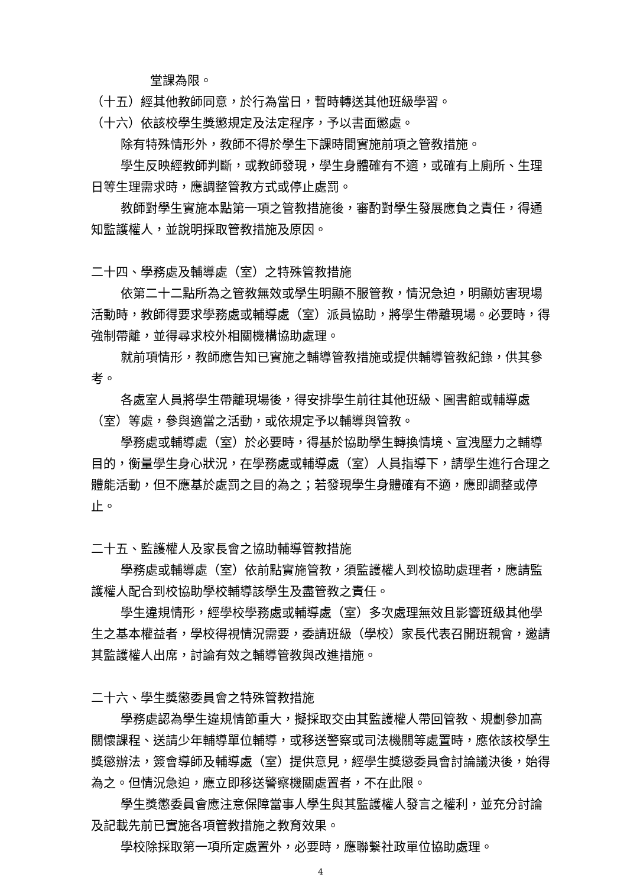堂課為限。
（十五）經其他教師同意，於行為當日，暫時轉送其他班級學習。
（十六）依該校學生獎懲規定及法定程序，予以書面懲處。
除有特殊情形外，教師不得於學生下課時間實施前項之管教措施。
學生反映經教師判斷，或教師發現，學生身體確有不適，或確有上廁所、生理日等生理需求時，應調整管教方式或停止處罰。
教師對學生實施本點第一項之管教措施後，審酌對學生發展應負之責任，得通知監護權人，並說明採取管教措施及原因。
二十四、學務處及輔導處（室）之特殊管教措施
依第二十二點所為之管教無效或學生明顯不服管教，情況急迫，明顯妨害現場活動時，教師得要求學務處或輔導處（室）派員協助，將學生帶離現場。必要時，得強制帶離，並得尋求校外相關機構協助處理。
就前項情形，教師應告知已實施之輔導管教措施或提供輔導管教紀錄，供其參考。
各處室人員將學生帶離現場後，得安排學生前往其他班級、圖書館或輔導處（室）等處，參與適當之活動，或依規定予以輔導與管教。
學務處或輔導處（室）於必要時，得基於協助學生轉換情境、宣洩壓力之輔導目的，衡量學生身心狀況，在學務處或輔導處（室）人員指導下，請學生進行合理之體能活動，但不應基於處罰之目的為之；若發現學生身體確有不適，應即調整或停止。
二十五、監護權人及家長會之協助輔導管教措施
學務處或輔導處（室）依前點實施管教，須監護權人到校協助處理者，應請監護權人配合到校協助學校輔導該學生及盡管教之責任。
學生違規情形，經學校學務處或輔導處（室）多次處理無效且影響班級其他學生之基本權益者，學校得視情況需要，委請班級（學校）家長代表召開班親會，邀請其監護權人出席，討論有效之輔導管教與改進措施。
二十六、學生獎懲委員會之特殊管教措施
學務處認為學生違規情節重大，擬採取交由其監護權人帶回管教、規劃參加高關懷課程、送請少年輔導單位輔導，或移送警察或司法機關等處置時，應依該校學生獎懲辦法，簽會導師及輔導處（室）提供意見，經學生獎懲委員會討論議決後，始得為之。但情況急迫，應立即移送警察機關處置者，不在此限。
學生獎懲委員會應注意保障當事人學生與其監護權人發言之權利，並充分討論及記載先前已實施各項管教措施之教育效果。
學校除採取第一項所定處置外，必要時，應聯繫社政單位協助處理。
4